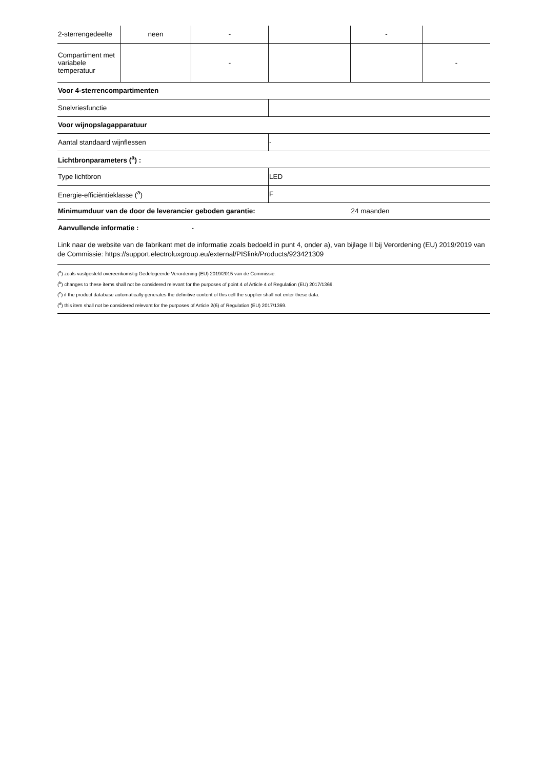| 2-sterrengedeelte | neen | - | | - | |
| Compartiment met variabele temperatuur | | - | | | - |
| Voor 4-sterrencompartimenten | | | | | |
| Snelvriesfunctie | | | | | |
| Voor wijnopslagapparatuur | | | | | |
| Aantal standaard wijnflessen | | | - | | |
| Lichtbronparameters (<sup>a</sup>) : | | | | | |
| Type lichtbron | | | LED | | |
| Energie-efficiëntieklasse (<sup>a</sup>) | | | F | | |
| Minimumduur van de door de leverancier geboden garantie: | | | | 24 maanden | |
| Aanvullende informatie : | | - | | | |
| Link naar de website van de fabrikant met de informatie zoals bedoeld in punt 4, onder a), van bijlage II bij Verordening (EU) 2019/2019 van de Commissie: https://support.electroluxgroup.eu/external/PISlink/Products/923421309 | | | | | |
(<sup>a</sup>) zoals vastgesteld overeenkomstig Gedelegeerde Verordening (EU) 2019/2015 van de Commissie.
(<sup>b</sup>) changes to these items shall not be considered relevant for the purposes of point 4 of Article 4 of Regulation (EU) 2017/1369.
(<sup>c</sup>) if the product database automatically generates the definitive content of this cell the supplier shall not enter these data.
(<sup>d</sup>) this item shall not be considered relevant for the purposes of Article 2(6) of Regulation (EU) 2017/1369.